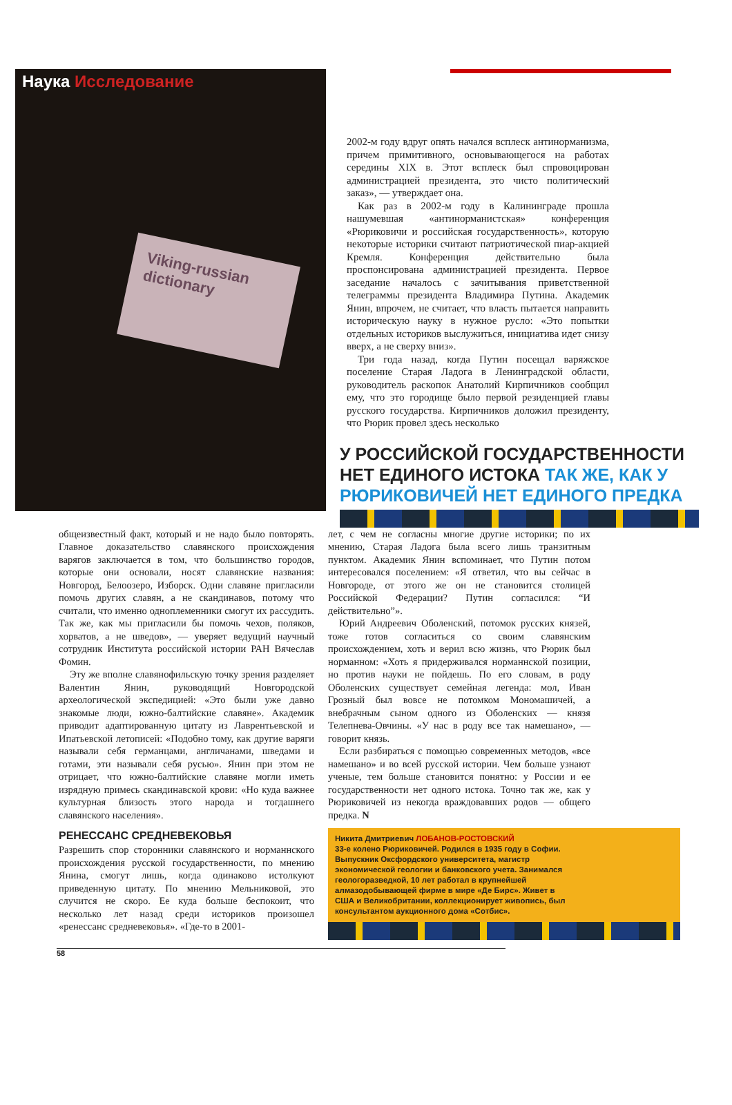Наука Исследование
Viking-russian dictionary
2002-м году вдруг опять начался всплеск антинорманизма, причем примитивного, основывающегося на работах середины XIX в. Этот всплеск был спровоцирован администрацией президента, это чисто политический заказ», — утверждает она.
Как раз в 2002-м году в Калининграде прошла нашумевшая «антинорманистская» конференция «Рюриковичи и российская государственность», которую некоторые историки считают патриотической пиар-акцией Кремля. Конференция действительно была проспонсирована администрацией президента. Первое заседание началось с зачитывания приветственной телеграммы президента Владимира Путина. Академик Янин, впрочем, не считает, что власть пытается направить историческую науку в нужное русло: «Это попытки отдельных историков выслужиться, инициатива идет снизу вверх, а не сверху вниз».
Три года назад, когда Путин посещал варяжское поселение Старая Ладога в Ленинградской области, руководитель раскопок Анатолий Кирпичников сообщил ему, что это городище было первой резиденцией главы русского государства. Кирпичников доложил президенту, что Рюрик провел здесь несколько
У РОССИЙСКОЙ ГОСУДАРСТВЕННОСТИ НЕТ ЕДИНОГО ИСТОКА ТАК ЖЕ, КАК У РЮРИКОВИЧЕЙ НЕТ ЕДИНОГО ПРЕДКА
общеизвестный факт, который и не надо было повторять. Главное доказательство славянского происхождения варягов заключается в том, что большинство городов, которые они основали, носят славянские названия: Новгород, Белоозеро, Изборск. Одни славяне пригласили помочь других славян, а не скандинавов, потому что считали, что именно одноплеменники смогут их рассудить. Так же, как мы пригласили бы помочь чехов, поляков, хорватов, а не шведов», — уверяет ведущий научный сотрудник Института российской истории РАН Вячеслав Фомин.
Эту же вполне славянофильскую точку зрения разделяет Валентин Янин, руководящий Новгородской археологической экспедицией: «Это были уже давно знакомые люди, южно-балтийские славяне». Академик приводит адаптированную цитату из Лаврентьевской и Ипатьевской летописей: «Подобно тому, как другие варяги называли себя германцами, англичанами, шведами и готами, эти называли себя русью». Янин при этом не отрицает, что южно-балтийские славяне могли иметь изрядную примесь скандинавской крови: «Но куда важнее культурная близость этого народа и тогдашнего славянского населения».
РЕНЕССАНС СРЕДНЕВЕКОВЬЯ
Разрешить спор сторонники славянского и норманнского происхождения русской государственности, по мнению Янина, смогут лишь, когда одинаково истолкуют приведенную цитату. По мнению Мельниковой, это случится не скоро. Ее куда больше беспокоит, что несколько лет назад среди историков произошел «ренессанс средневековья». «Где-то в 2001-
лет, с чем не согласны многие другие историки; по их мнению, Старая Ладога была всего лишь транзитным пунктом. Академик Янин вспоминает, что Путин потом интересовался поселением: «Я ответил, что вы сейчас в Новгороде, от этого же он не становится столицей Российской Федерации? Путин согласился: “И действительно”».
Юрий Андреевич Оболенский, потомок русских князей, тоже готов согласиться со своим славянским происхождением, хоть и верил всю жизнь, что Рюрик был норманном: «Хоть я придерживался норманнской позиции, но против науки не пойдешь. По его словам, в роду Оболенских существует семейная легенда: мол, Иван Грозный был вовсе не потомком Мономашичей, а внебрачным сыном одного из Оболенских — князя Телепнева-Овчины. «У нас в роду все так намешано», — говорит князь.
Если разбираться с помощью современных методов, «все намешано» и во всей русской истории. Чем больше узнают ученые, тем больше становится понятно: у России и ее государственности нет одного истока. Точно так же, как у Рюриковичей из некогда враждовавших родов — общего предка. N
Никита Дмитриевич ЛОБАНОВ-РОСТОВСКИЙ
33-е колено Рюриковичей. Родился в 1935 году в Софии. Выпускник Оксфордского университета, магистр экономической геологии и банковского учета. Занимался геологоразведкой, 10 лет работал в крупнейшей алмазодобывающей фирме в мире «Де Бирс». Живет в США и Великобритании, коллекционирует живопись, был консультантом аукционного дома «Сотбис».
58